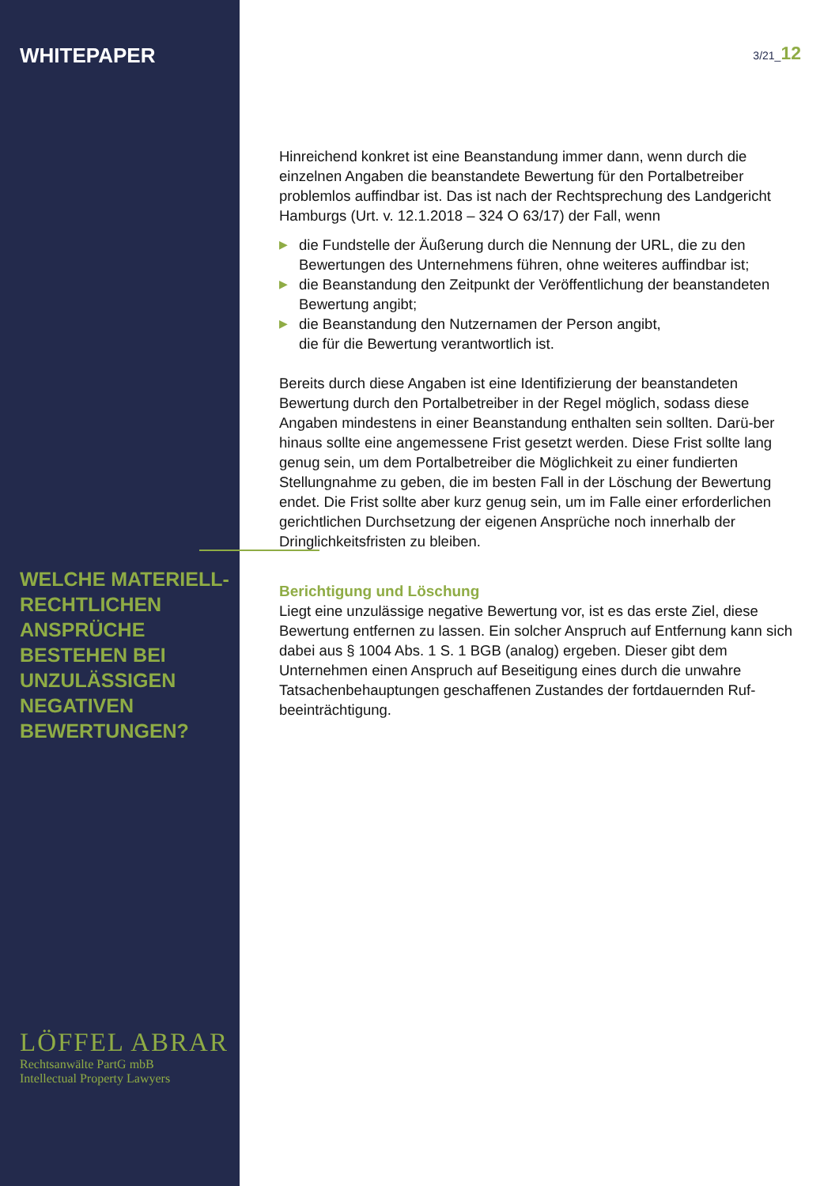WHITEPAPER
WELCHE MATERIELL-RECHTLICHEN ANSPRÜCHE BESTEHEN BEI UNZULÄSSIGEN NEGATIVEN BEWERTUNGEN?
LÖFFEL ABRAR
Rechtsanwälte PartG mbB
Intellectual Property Lawyers
3/21_12
Hinreichend konkret ist eine Beanstandung immer dann, wenn durch die einzelnen Angaben die beanstandete Bewertung für den Portalbetreiber problemlos auffindbar ist. Das ist nach der Rechtsprechung des Landgericht Hamburgs (Urt. v. 12.1.2018 – 324 O 63/17) der Fall, wenn
▶ die Fundstelle der Äußerung durch die Nennung der URL, die zu den Bewertungen des Unternehmens führen, ohne weiteres auffindbar ist;
▶ die Beanstandung den Zeitpunkt der Veröffentlichung der beanstandeten Bewertung angibt;
▶ die Beanstandung den Nutzernamen der Person angibt,
die für die Bewertung verantwortlich ist.
Bereits durch diese Angaben ist eine Identifizierung der beanstandeten Bewertung durch den Portalbetreiber in der Regel möglich, sodass diese Angaben mindestens in einer Beanstandung enthalten sein sollten. Darü-ber hinaus sollte eine angemessene Frist gesetzt werden. Diese Frist sollte lang genug sein, um dem Portalbetreiber die Möglichkeit zu einer fundierten Stellungnahme zu geben, die im besten Fall in der Löschung der Bewertung endet. Die Frist sollte aber kurz genug sein, um im Falle einer erforderlichen gerichtlichen Durchsetzung der eigenen Ansprüche noch innerhalb der Dringlichkeitsfristen zu bleiben.
Berichtigung und Löschung
Liegt eine unzulässige negative Bewertung vor, ist es das erste Ziel, diese Bewertung entfernen zu lassen. Ein solcher Anspruch auf Entfernung kann sich dabei aus § 1004 Abs. 1 S. 1 BGB (analog) ergeben. Dieser gibt dem Unternehmen einen Anspruch auf Beseitigung eines durch die unwahre Tatsachenbehauptungen geschaffenen Zustandes der fortdauernden Ruf-beeinträchtigung.